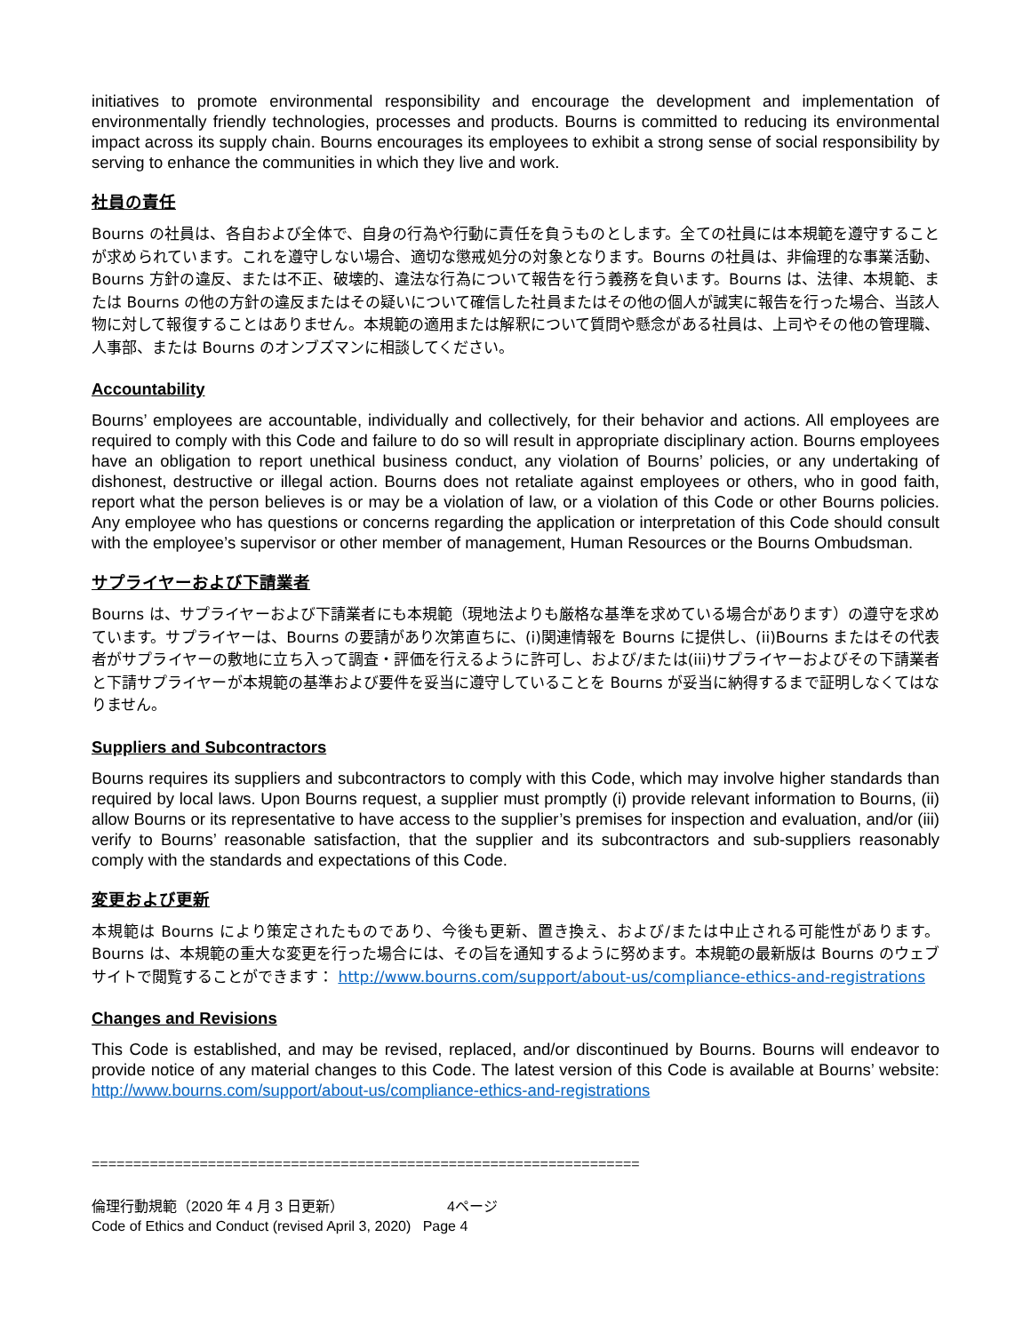initiatives to promote environmental responsibility and encourage the development and implementation of environmentally friendly technologies, processes and products. Bourns is committed to reducing its environmental impact across its supply chain. Bourns encourages its employees to exhibit a strong sense of social responsibility by serving to enhance the communities in which they live and work.
社員の責任
Bourns の社員は、各自および全体で、自身の行為や行動に責任を負うものとします。全ての社員には本規範を遵守することが求められています。これを遵守しない場合、適切な懲戒処分の対象となります。Bourns の社員は、非倫理的な事業活動、Bourns 方針の違反、または不正、破壊的、違法な行為について報告を行う義務を負います。Bourns は、法律、本規範、または Bourns の他の方針の違反またはその疑いについて確信した社員またはその他の個人が誠実に報告を行った場合、当該人物に対して報復することはありません。本規範の適用または解釈について質問や懸念がある社員は、上司やその他の管理職、人事部、または Bourns のオンブズマンに相談してください。
Accountability
Bourns’ employees are accountable, individually and collectively, for their behavior and actions. All employees are required to comply with this Code and failure to do so will result in appropriate disciplinary action. Bourns employees have an obligation to report unethical business conduct, any violation of Bourns’ policies, or any undertaking of dishonest, destructive or illegal action. Bourns does not retaliate against employees or others, who in good faith, report what the person believes is or may be a violation of law, or a violation of this Code or other Bourns policies. Any employee who has questions or concerns regarding the application or interpretation of this Code should consult with the employee’s supervisor or other member of management, Human Resources or the Bourns Ombudsman.
サプライヤーおよび下請業者
Bourns は、サプライヤーおよび下請業者にも本規範（現地法よりも厳格な基準を求めている場合があります）の遵守を求めています。サプライヤーは、Bourns の要請があり次第直ちに、(i)関連情報を Bourns に提供し、(ii)Bourns またはその代表者がサプライヤーの敷地に立ち入って調査・評価を行えるように許可し、および/または(iii)サプライヤーおよびその下請業者と下請サプライヤーが本規範の基準および要件を妥当に遵守していることを Bourns が妥当に納得するまで証明しなくてはなりません。
Suppliers and Subcontractors
Bourns requires its suppliers and subcontractors to comply with this Code, which may involve higher standards than required by local laws. Upon Bourns request, a supplier must promptly (i) provide relevant information to Bourns, (ii) allow Bourns or its representative to have access to the supplier’s premises for inspection and evaluation, and/or (iii) verify to Bourns’ reasonable satisfaction, that the supplier and its subcontractors and sub-suppliers reasonably comply with the standards and expectations of this Code.
変更および更新
本規範は Bourns により策定されたものであり、今後も更新、置き換え、および/または中止される可能性があります。Bourns は、本規範の重大な変更を行った場合には、その旨を通知するように努めます。本規範の最新版は Bourns のウェブサイトで閲覧することができます： http://www.bourns.com/support/about-us/compliance-ethics-and-registrations
Changes and Revisions
This Code is established, and may be revised, replaced, and/or discontinued by Bourns. Bourns will endeavor to provide notice of any material changes to this Code. The latest version of this Code is available at Bourns’ website: http://www.bourns.com/support/about-us/compliance-ethics-and-registrations
==================================================================
倫理行動規範（2020 年 4 月 3 日更新） 4ページ
Code of Ethics and Conduct (revised April 3, 2020) Page 4